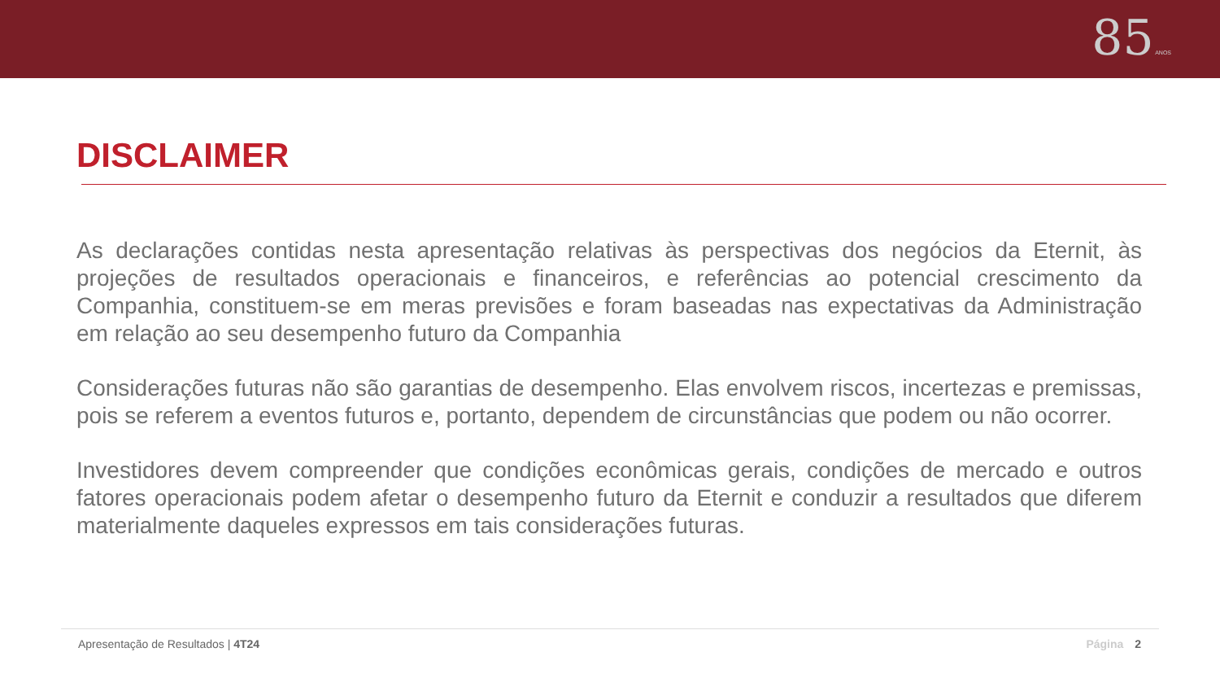85 ANOS
DISCLAIMER
As declarações contidas nesta apresentação relativas às perspectivas dos negócios da Eternit, às projeções de resultados operacionais e financeiros, e referências ao potencial crescimento da Companhia, constituem-se em meras previsões e foram baseadas nas expectativas da Administração em relação ao seu desempenho futuro da Companhia
Considerações futuras não são garantias de desempenho. Elas envolvem riscos, incertezas e premissas, pois se referem a eventos futuros e, portanto, dependem de circunstâncias que podem ou não ocorrer.
Investidores devem compreender que condições econômicas gerais, condições de mercado e outros fatores operacionais podem afetar o desempenho futuro da Eternit e conduzir a resultados que diferem materialmente daqueles expressos em tais considerações futuras.
Apresentação de Resultados | 4T24 Página 2